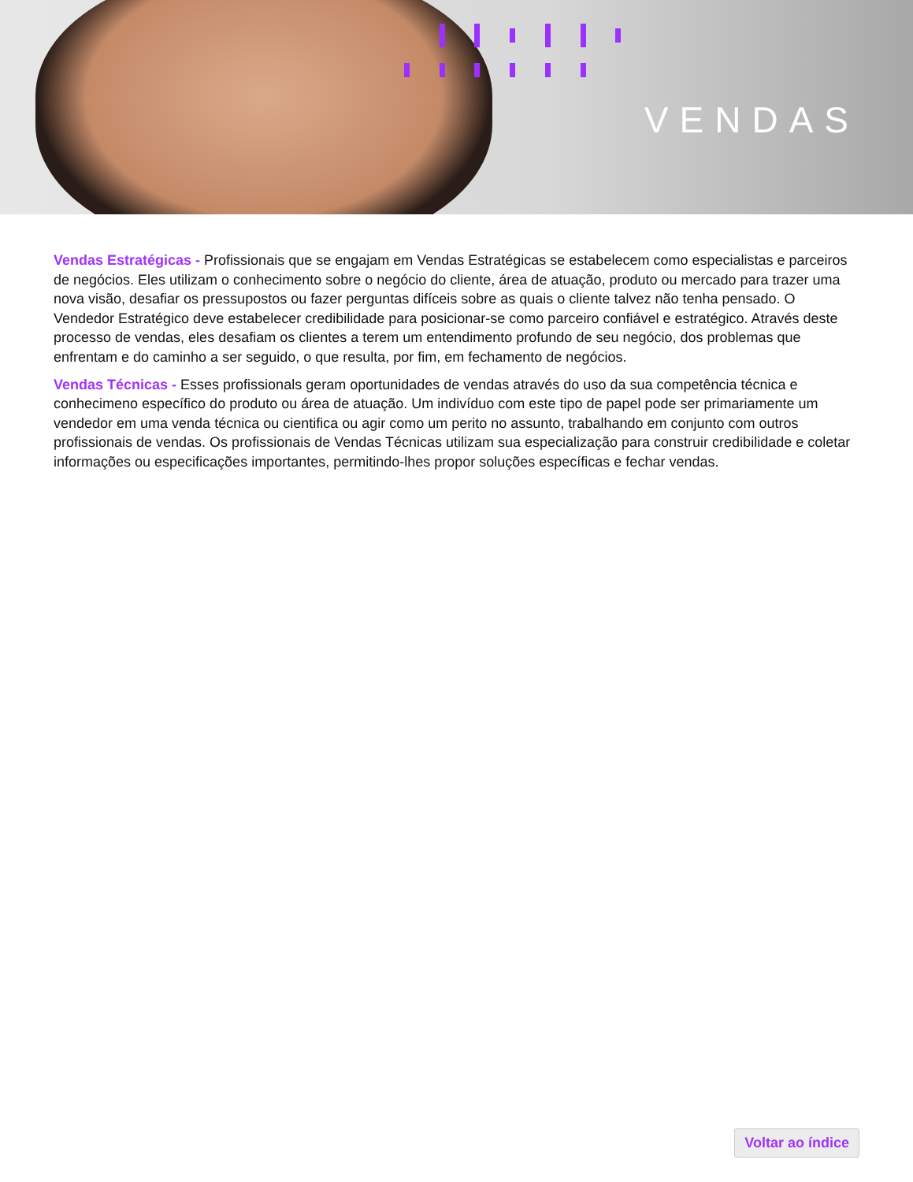VENDAS
Vendas Estratégicas - Profissionais que se engajam em Vendas Estratégicas se estabelecem como especialistas e parceiros de negócios. Eles utilizam o conhecimento sobre o negócio do cliente, área de atuação, produto ou mercado para trazer uma nova visão, desafiar os pressupostos ou fazer perguntas difíceis sobre as quais o cliente talvez não tenha pensado. O Vendedor Estratégico deve estabelecer credibilidade para posicionar-se como parceiro confiável e estratégico. Através deste processo de vendas, eles desafiam os clientes a terem um entendimento profundo de seu negócio, dos problemas que enfrentam e do caminho a ser seguido, o que resulta, por fim, em fechamento de negócios.
Vendas Técnicas - Esses profissionals geram oportunidades de vendas através do uso da sua competência técnica e conhecimeno específico do produto ou área de atuação. Um indivíduo com este tipo de papel pode ser primariamente um vendedor em uma venda técnica ou cientifica ou agir como um perito no assunto, trabalhando em conjunto com outros profissionais de vendas. Os profissionais de Vendas Técnicas utilizam sua especialização para construir credibilidade e coletar informações ou especificações importantes, permitindo-lhes propor soluções específicas e fechar vendas.
Voltar ao índice